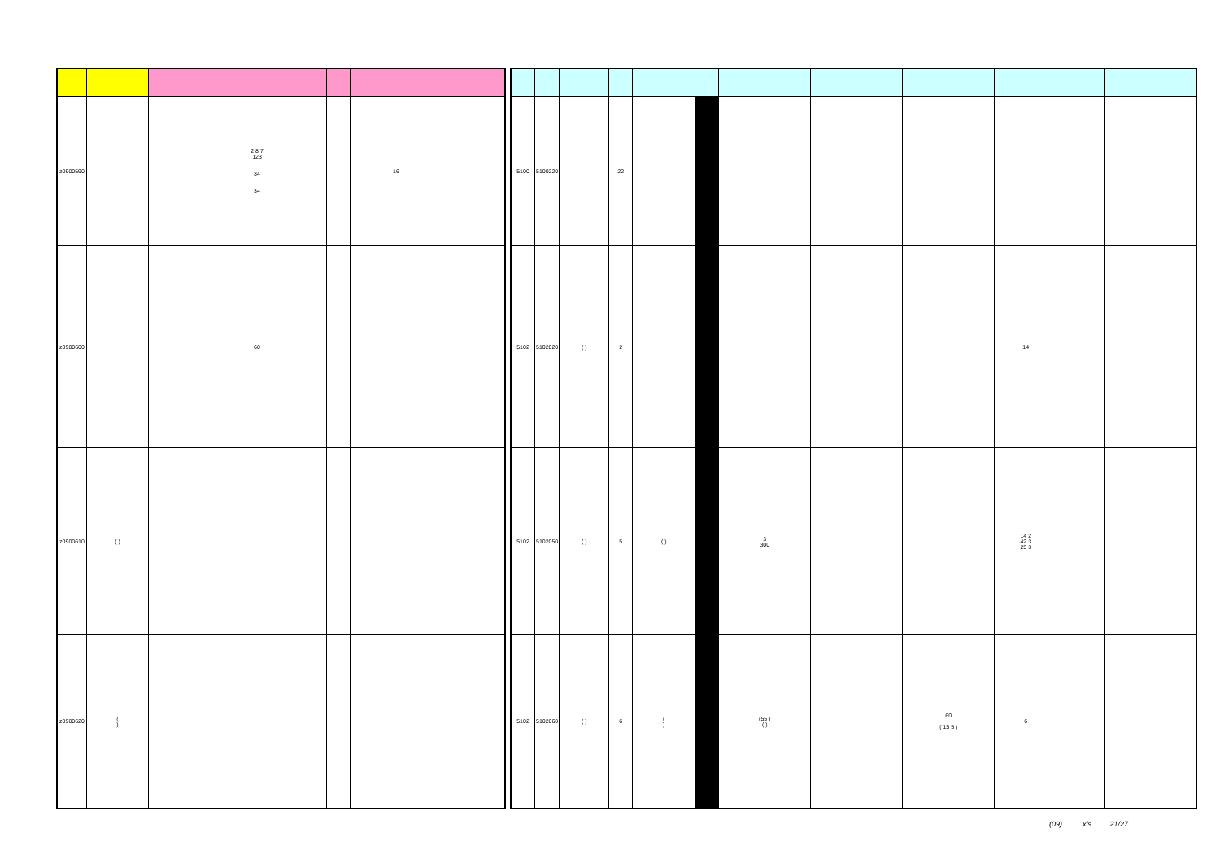| z0900590 | | | 2 8 7 123 34 34 | | | 16 | |
| z0900600 | | | 60 | | | | |
| z0900610 | ( ) | | | | | | |
| z0900620 | ( ) | | | | | | |
| 5100 | 5100220 | | 22 | | | | | | | | |
| 5102 | 5102020 | ( ) | 2 | | | | | | 14 | | |
| 5102 | 5102050 | ( ) | 5 | ( ) | | 3 300 | | | 14 2 42 3 25 3 | | |
| 5102 | 5102060 | ( ) | 6 | ( ) | | (55 ) ( ) | | 60 ( 15 5 ) | 6 | | |
(09) .xls 21/27